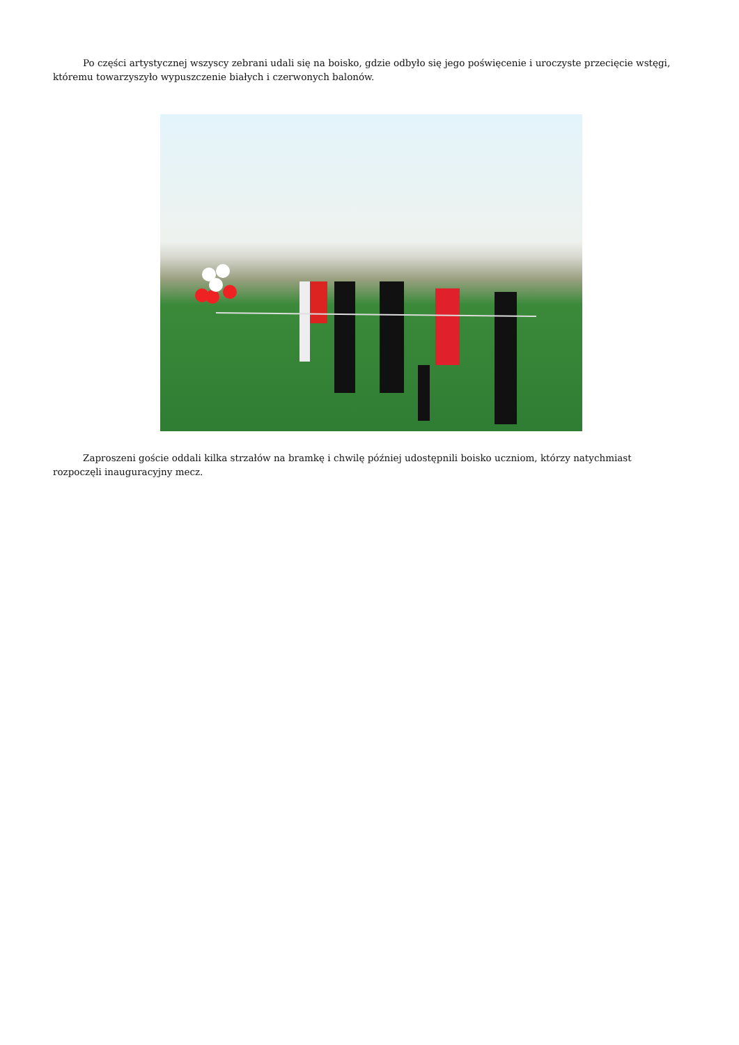Po części artystycznej wszyscy zebrani udali się na boisko, gdzie odbyło się jego poświęcenie i uroczyste przecięcie wstęgi, któremu towarzyszyło wypuszczenie białych i czerwonych balonów.
Zaproszeni goście oddali kilka strzałów na bramkę i chwilę później udostępnili boisko uczniom, którzy natychmiast rozpoczęli inauguracyjny mecz.